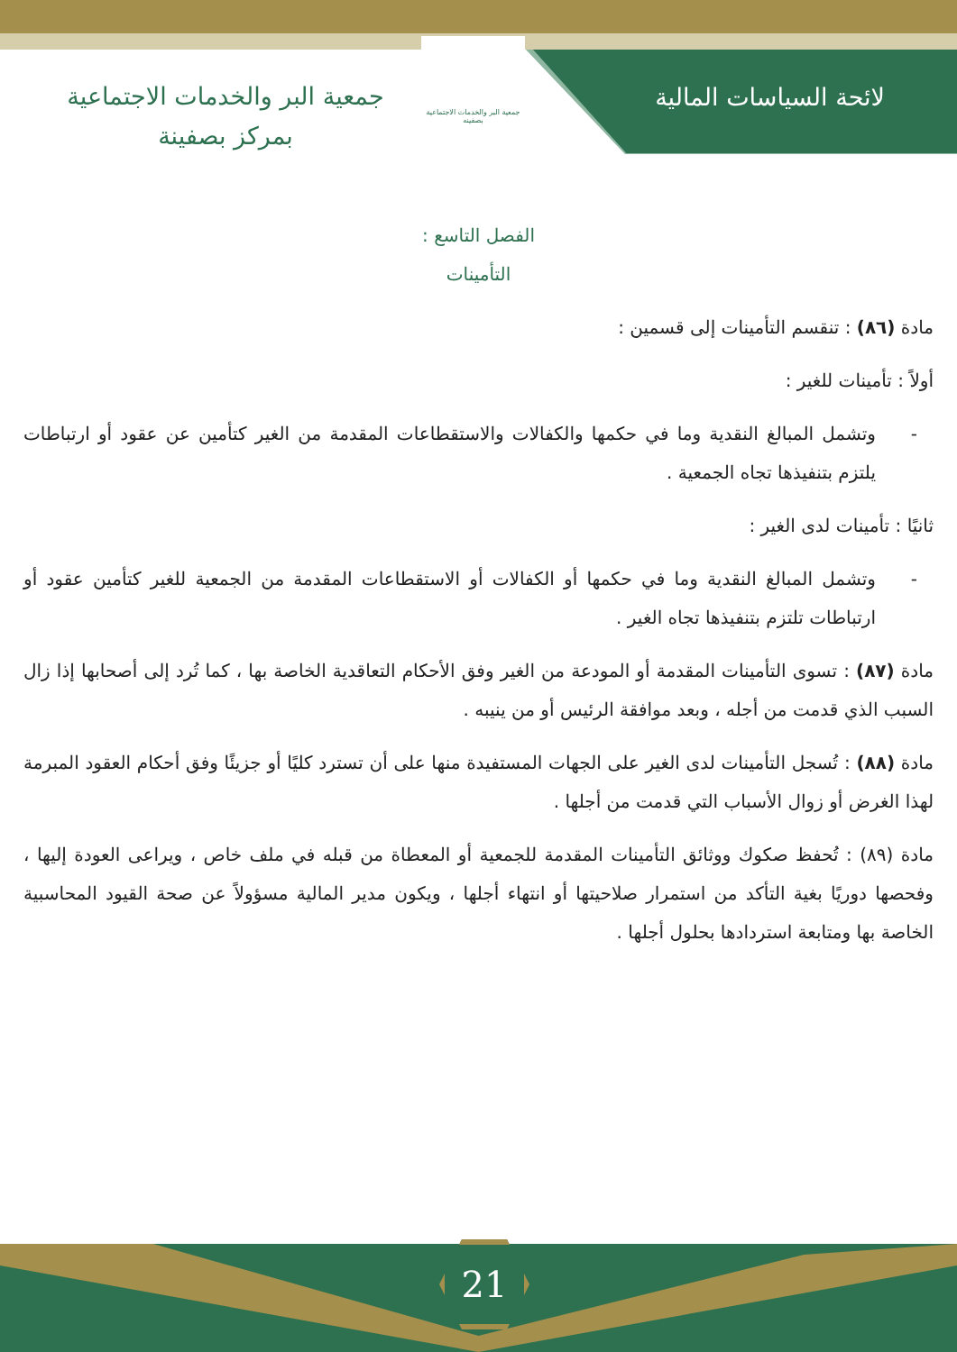لائحة السياسات المالية
جمعية البر والخدمات الاجتماعية بصفينه
جمعية البر والخدمات الاجتماعية
بمركز بصفينة
الفصل التاسع :
التأمينات
مادة (٨٦) : تنقسم التأمينات إلى قسمين :
أولاً : تأمينات للغير :
- وتشمل المبالغ النقدية وما في حكمها والكفالات والاستقطاعات المقدمة من الغير كتأمين عن عقود أو ارتباطات يلتزم بتنفيذها تجاه الجمعية .
ثانيًا : تأمينات لدى الغير :
- وتشمل المبالغ النقدية وما في حكمها أو الكفالات أو الاستقطاعات المقدمة من الجمعية للغير كتأمين عقود أو ارتباطات تلتزم بتنفيذها تجاه الغير .
مادة (٨٧) : تسوى التأمينات المقدمة أو المودعة من الغير وفق الأحكام التعاقدية الخاصة بها ، كما تُرد إلى أصحابها إذا زال السبب الذي قدمت من أجله ، وبعد موافقة الرئيس أو من ينيبه .
مادة (٨٨) : تُسجل التأمينات لدى الغير على الجهات المستفيدة منها على أن تسترد كليًا أو جزيئًا وفق أحكام العقود المبرمة لهذا الغرض أو زوال الأسباب التي قدمت من أجلها .
مادة (٨٩) : تُحفظ صكوك ووثائق التأمينات المقدمة للجمعية أو المعطاة من قبله في ملف خاص ، ويراعى العودة إليها ، وفحصها دوريًا بغية التأكد من استمرار صلاحيتها أو انتهاء أجلها ، ويكون مدير المالية مسؤولاً عن صحة القيود المحاسبية الخاصة بها ومتابعة استردادها بحلول أجلها .
21